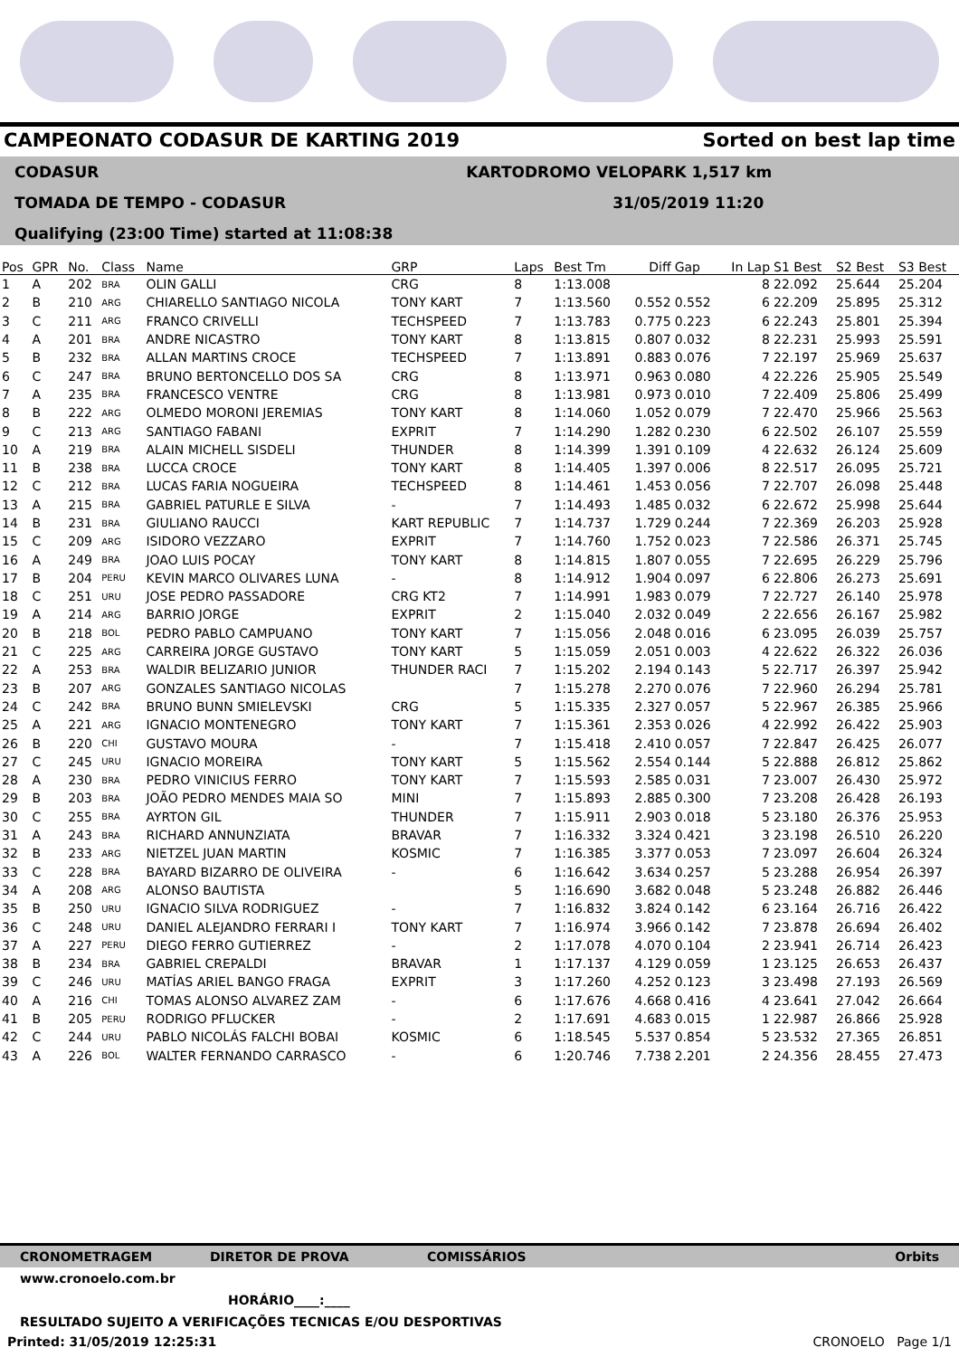CAMPEONATO CODASUR DE KARTING 2019 Sorted on best lap time
CODASUR KARTODROMO VELOPARK 1,517 km
TOMADA DE TEMPO - CODASUR 31/05/2019 11:20
Qualifying (23:00 Time) started at 11:08:38
| Pos | GPR | No. | Class | Name | GRP | Laps | Best Tm | Diff | Gap | In Lap | S1 Best | S2 Best | S3 Best |
| --- | --- | --- | --- | --- | --- | --- | --- | --- | --- | --- | --- | --- | --- |
| 1 | A | 202 | BRA | OLIN GALLI | CRG | 8 | 1:13.008 | | | 8 | 22.092 | 25.644 | 25.204 |
| 2 | B | 210 | ARG | CHIARELLO SANTIAGO NICOLA | TONY KART | 7 | 1:13.560 | 0.552 | 0.552 | 6 | 22.209 | 25.895 | 25.312 |
| 3 | C | 211 | ARG | FRANCO CRIVELLI | TECHSPEED | 7 | 1:13.783 | 0.775 | 0.223 | 6 | 22.243 | 25.801 | 25.394 |
| 4 | A | 201 | BRA | ANDRE NICASTRO | TONY KART | 8 | 1:13.815 | 0.807 | 0.032 | 8 | 22.231 | 25.993 | 25.591 |
| 5 | B | 232 | BRA | ALLAN MARTINS CROCE | TECHSPEED | 7 | 1:13.891 | 0.883 | 0.076 | 7 | 22.197 | 25.969 | 25.637 |
| 6 | C | 247 | BRA | BRUNO BERTONCELLO DOS SA | CRG | 8 | 1:13.971 | 0.963 | 0.080 | 4 | 22.226 | 25.905 | 25.549 |
| 7 | A | 235 | BRA | FRANCESCO VENTRE | CRG | 8 | 1:13.981 | 0.973 | 0.010 | 7 | 22.409 | 25.806 | 25.499 |
| 8 | B | 222 | ARG | OLMEDO MORONI JEREMIAS | TONY KART | 8 | 1:14.060 | 1.052 | 0.079 | 7 | 22.470 | 25.966 | 25.563 |
| 9 | C | 213 | ARG | SANTIAGO FABANI | EXPRIT | 7 | 1:14.290 | 1.282 | 0.230 | 6 | 22.502 | 26.107 | 25.559 |
| 10 | A | 219 | BRA | ALAIN MICHELL SISDELI | THUNDER | 8 | 1:14.399 | 1.391 | 0.109 | 4 | 22.632 | 26.124 | 25.609 |
| 11 | B | 238 | BRA | LUCCA CROCE | TONY KART | 8 | 1:14.405 | 1.397 | 0.006 | 8 | 22.517 | 26.095 | 25.721 |
| 12 | C | 212 | BRA | LUCAS FARIA NOGUEIRA | TECHSPEED | 8 | 1:14.461 | 1.453 | 0.056 | 7 | 22.707 | 26.098 | 25.448 |
| 13 | A | 215 | BRA | GABRIEL PATURLE E SILVA | - | 7 | 1:14.493 | 1.485 | 0.032 | 6 | 22.672 | 25.998 | 25.644 |
| 14 | B | 231 | BRA | GIULIANO RAUCCI | KART REPUBLIC | 7 | 1:14.737 | 1.729 | 0.244 | 7 | 22.369 | 26.203 | 25.928 |
| 15 | C | 209 | ARG | ISIDORO VEZZARO | EXPRIT | 7 | 1:14.760 | 1.752 | 0.023 | 7 | 22.586 | 26.371 | 25.745 |
| 16 | A | 249 | BRA | JOAO LUIS POCAY | TONY KART | 8 | 1:14.815 | 1.807 | 0.055 | 7 | 22.695 | 26.229 | 25.796 |
| 17 | B | 204 | PERU | KEVIN MARCO OLIVARES LUNA | - | 8 | 1:14.912 | 1.904 | 0.097 | 6 | 22.806 | 26.273 | 25.691 |
| 18 | C | 251 | URU | JOSE PEDRO PASSADORE | CRG KT2 | 7 | 1:14.991 | 1.983 | 0.079 | 7 | 22.727 | 26.140 | 25.978 |
| 19 | A | 214 | ARG | BARRIO JORGE | EXPRIT | 2 | 1:15.040 | 2.032 | 0.049 | 2 | 22.656 | 26.167 | 25.982 |
| 20 | B | 218 | BOL | PEDRO PABLO CAMPUANO | TONY KART | 7 | 1:15.056 | 2.048 | 0.016 | 6 | 23.095 | 26.039 | 25.757 |
| 21 | C | 225 | ARG | CARREIRA JORGE GUSTAVO | TONY KART | 5 | 1:15.059 | 2.051 | 0.003 | 4 | 22.622 | 26.322 | 26.036 |
| 22 | A | 253 | BRA | WALDIR BELIZARIO JUNIOR | THUNDER RACI | 7 | 1:15.202 | 2.194 | 0.143 | 5 | 22.717 | 26.397 | 25.942 |
| 23 | B | 207 | ARG | GONZALES SANTIAGO NICOLAS | | 7 | 1:15.278 | 2.270 | 0.076 | 7 | 22.960 | 26.294 | 25.781 |
| 24 | C | 242 | BRA | BRUNO BUNN SMIELEVSKI | CRG | 5 | 1:15.335 | 2.327 | 0.057 | 5 | 22.967 | 26.385 | 25.966 |
| 25 | A | 221 | ARG | IGNACIO MONTENEGRO | TONY KART | 7 | 1:15.361 | 2.353 | 0.026 | 4 | 22.992 | 26.422 | 25.903 |
| 26 | B | 220 | CHI | GUSTAVO MOURA | - | 7 | 1:15.418 | 2.410 | 0.057 | 7 | 22.847 | 26.425 | 26.077 |
| 27 | C | 245 | URU | IGNACIO MOREIRA | TONY KART | 5 | 1:15.562 | 2.554 | 0.144 | 5 | 22.888 | 26.812 | 25.862 |
| 28 | A | 230 | BRA | PEDRO VINICIUS FERRO | TONY KART | 7 | 1:15.593 | 2.585 | 0.031 | 7 | 23.007 | 26.430 | 25.972 |
| 29 | B | 203 | BRA | JOÃO PEDRO MENDES MAIA SO | MINI | 7 | 1:15.893 | 2.885 | 0.300 | 7 | 23.208 | 26.428 | 26.193 |
| 30 | C | 255 | BRA | AYRTON GIL | THUNDER | 7 | 1:15.911 | 2.903 | 0.018 | 5 | 23.180 | 26.376 | 25.953 |
| 31 | A | 243 | BRA | RICHARD ANNUNZIATA | BRAVAR | 7 | 1:16.332 | 3.324 | 0.421 | 3 | 23.198 | 26.510 | 26.220 |
| 32 | B | 233 | ARG | NIETZEL JUAN MARTIN | KOSMIC | 7 | 1:16.385 | 3.377 | 0.053 | 7 | 23.097 | 26.604 | 26.324 |
| 33 | C | 228 | BRA | BAYARD BIZARRO DE OLIVEIRA | - | 6 | 1:16.642 | 3.634 | 0.257 | 5 | 23.288 | 26.954 | 26.397 |
| 34 | A | 208 | ARG | ALONSO BAUTISTA | | 5 | 1:16.690 | 3.682 | 0.048 | 5 | 23.248 | 26.882 | 26.446 |
| 35 | B | 250 | URU | IGNACIO SILVA RODRIGUEZ | - | 7 | 1:16.832 | 3.824 | 0.142 | 6 | 23.164 | 26.716 | 26.422 |
| 36 | C | 248 | URU | DANIEL ALEJANDRO FERRARI I | TONY KART | 7 | 1:16.974 | 3.966 | 0.142 | 7 | 23.878 | 26.694 | 26.402 |
| 37 | A | 227 | PERU | DIEGO FERRO GUTIERREZ | - | 2 | 1:17.078 | 4.070 | 0.104 | 2 | 23.941 | 26.714 | 26.423 |
| 38 | B | 234 | BRA | GABRIEL CREPALDI | BRAVAR | 1 | 1:17.137 | 4.129 | 0.059 | 1 | 23.125 | 26.653 | 26.437 |
| 39 | C | 246 | URU | MATÍAS ARIEL BANGO FRAGA | EXPRIT | 3 | 1:17.260 | 4.252 | 0.123 | 3 | 23.498 | 27.193 | 26.569 |
| 40 | A | 216 | CHI | TOMAS ALONSO ALVAREZ ZAM | - | 6 | 1:17.676 | 4.668 | 0.416 | 4 | 23.641 | 27.042 | 26.664 |
| 41 | B | 205 | PERU | RODRIGO PFLUCKER | - | 2 | 1:17.691 | 4.683 | 0.015 | 1 | 22.987 | 26.866 | 25.928 |
| 42 | C | 244 | URU | PABLO NICOLÁS FALCHI BOBAI | KOSMIC | 6 | 1:18.545 | 5.537 | 0.854 | 5 | 23.532 | 27.365 | 26.851 |
| 43 | A | 226 | BOL | WALTER FERNANDO CARRASCO | - | 6 | 1:20.746 | 7.738 | 2.201 | 2 | 24.356 | 28.455 | 27.473 |
CRONOMETRAGEM DIRETOR DE PROVA COMISSÁRIOS Orbits
www.cronoelo.com.br
HORÁRIO____:____
RESULTADO SUJEITO A VERIFICAÇÕES TECNICAS E/OU DESPORTIVAS
Printed: 31/05/2019 12:25:31 CRONOELO Page 1/1